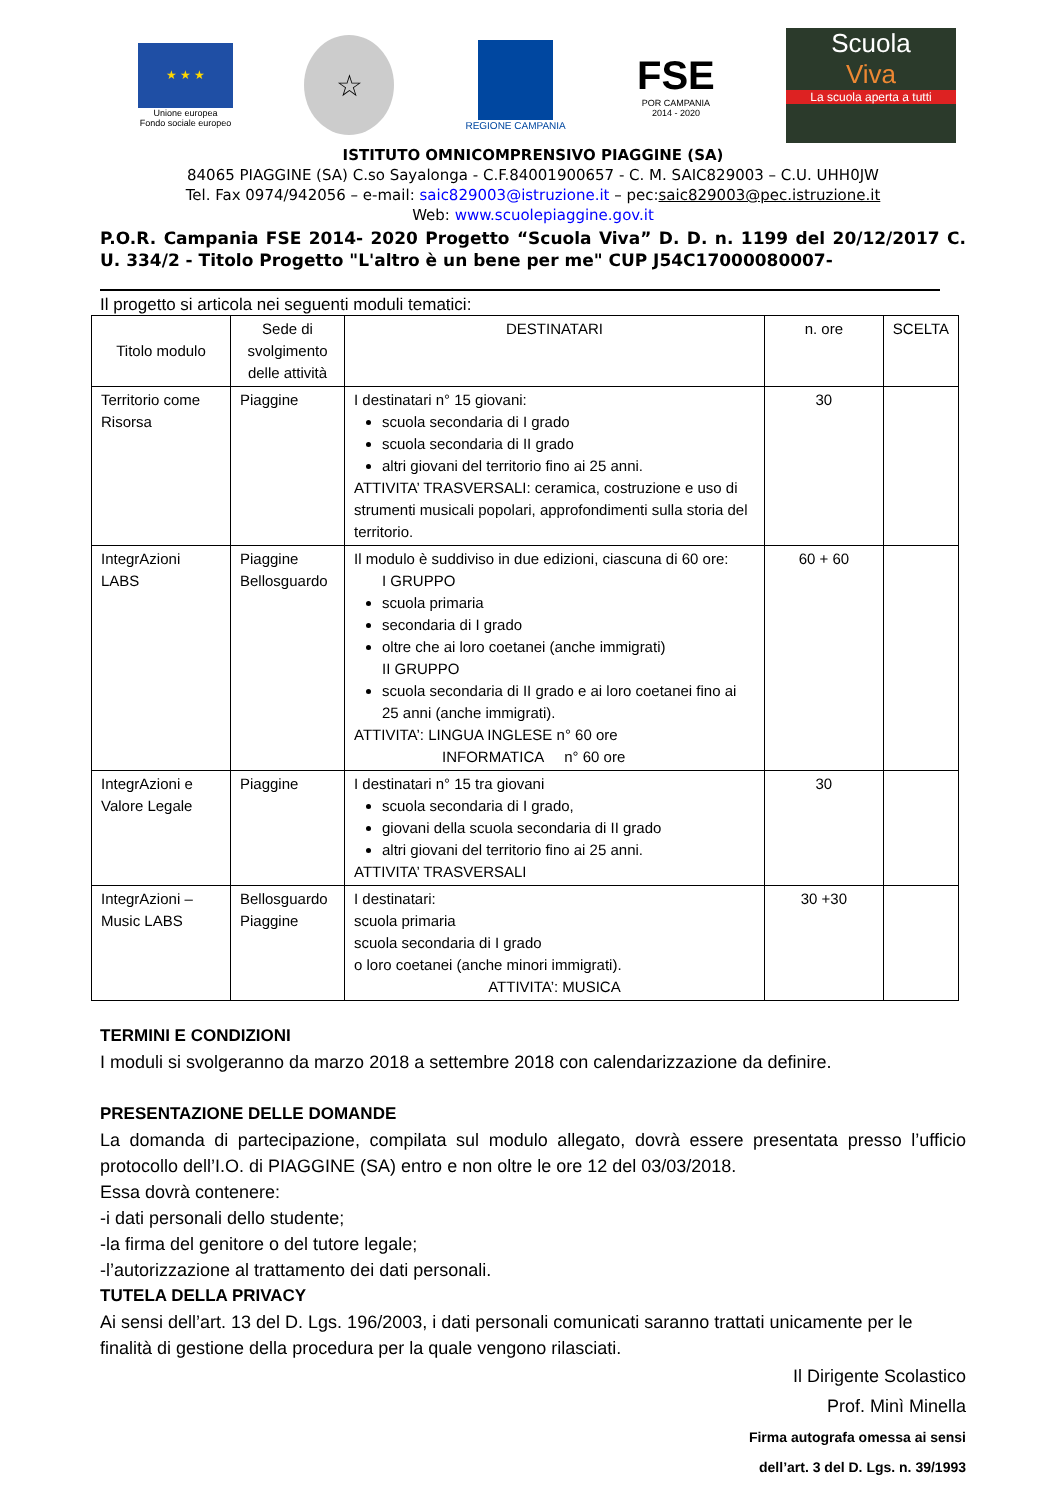★ ★ ★
Unione europea
Fondo sociale europeo
☆
REGIONE CAMPANIA
FSE
POR CAMPANIA
2014 - 2020
Scuola
Viva
La scuola aperta a tutti
ISTITUTO OMNICOMPRENSIVO PIAGGINE (SA)
84065 PIAGGINE (SA) C.so Sayalonga - C.F.84001900657 - C. M. SAIC829003 – C.U. UHH0JW
Tel. Fax 0974/942056 – e-mail: saic829003@istruzione.it – pec:saic829003@pec.istruzione.it
Web: www.scuolepiaggine.gov.it
P.O.R. Campania FSE 2014- 2020 Progetto “Scuola Viva” D. D. n. 1199 del 20/12/2017 C. U. 334/2 - Titolo Progetto "L'altro è un bene per me" CUP J54C17000080007-
Il progetto si articola nei seguenti moduli tematici:
| Titolo modulo | Sede di svolgimento delle attività | DESTINATARI | n. ore | SCELTA |
| --- | --- | --- | --- | --- |
| Territorio come Risorsa | Piaggine | I destinatari n° 15 giovani: scuola secondaria di I grado scuola secondaria di II grado altri giovani del territorio fino ai 25 anni. ATTIVITA’ TRASVERSALI: ceramica, costruzione e uso di strumenti musicali popolari, approfondimenti sulla storia del territorio. | 30 | |
| IntegrAzioni LABS | Piaggine Bellosguardo | Il modulo è suddiviso in due edizioni, ciascuna di 60 ore: I GRUPPO scuola primaria secondaria di I grado oltre che ai loro coetanei (anche immigrati) II GRUPPO scuola secondaria di II grado e ai loro coetanei fino ai 25 anni (anche immigrati). ATTIVITA’: LINGUA INGLESE n° 60 ore INFORMATICA n° 60 ore | 60 + 60 | |
| IntegrAzioni e Valore Legale | Piaggine | I destinatari n° 15 tra giovani scuola secondaria di I grado, giovani della scuola secondaria di II grado altri giovani del territorio fino ai 25 anni. ATTIVITA’ TRASVERSALI | 30 | |
| IntegrAzioni – Music LABS | Bellosguardo Piaggine | I destinatari: scuola primaria scuola secondaria di I grado o loro coetanei (anche minori immigrati). ATTIVITA’: MUSICA | 30 +30 | |
TERMINI E CONDIZIONI
I moduli si svolgeranno da marzo 2018 a settembre 2018 con calendarizzazione da definire.
PRESENTAZIONE DELLE DOMANDE
La domanda di partecipazione, compilata sul modulo allegato, dovrà essere presentata presso l’ufficio protocollo dell’I.O. di PIAGGINE (SA) entro e non oltre le ore 12 del 03/03/2018.
Essa dovrà contenere:
-i dati personali dello studente;
-la firma del genitore o del tutore legale;
-l’autorizzazione al trattamento dei dati personali.
TUTELA DELLA PRIVACY
Ai sensi dell’art. 13 del D. Lgs. 196/2003, i dati personali comunicati saranno trattati unicamente per le finalità di gestione della procedura per la quale vengono rilasciati.
Il Dirigente Scolastico
Prof. Minì Minella
Firma autografa omessa ai sensi
dell’art. 3 del D. Lgs. n. 39/1993